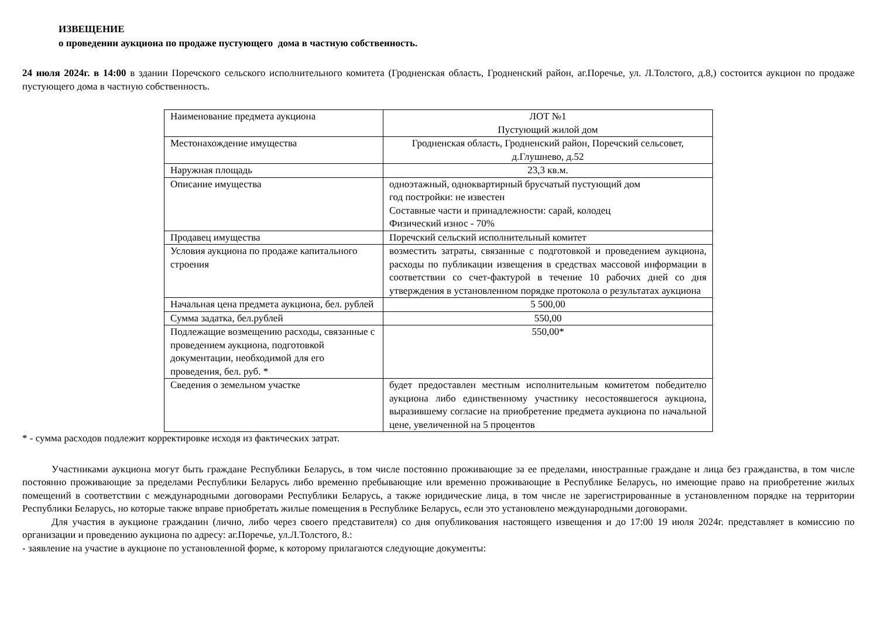ИЗВЕЩЕНИЕ
о проведении аукциона по продаже пустующего дома в частную собственность.
24 июля 2024г. в 14:00 в здании Поречского сельского исполнительного комитета (Гродненская область, Гродненский район, аг.Поречье, ул. Л.Толстого, д.8,) состоится аукцион по продаже пустующего дома в частную собственность.
| Наименование предмета аукциона | ЛОТ №1 Пустующий жилой дом |
| Местонахождение имущества | Гродненская область, Гродненский район, Поречский сельсовет, д.Глушнево, д.52 |
| Наружная площадь | 23,3 кв.м. |
| Описание имущества | одноэтажный, одноквартирный брусчатый пустующий дом год постройки: не известен Составные части и принадлежности: сарай, колодец Физический износ - 70% |
| Продавец имущества | Поречский сельский исполнительный комитет |
| Условия аукциона по продаже капитального строения | возместить затраты, связанные с подготовкой и проведением аукциона, расходы по публикации извещения в средствах массовой информации в соответствии со счет-фактурой в течение 10 рабочих дней со дня утверждения в установленном порядке протокола о результатах аукциона |
| Начальная цена предмета аукциона, бел. рублей | 5 500,00 |
| Сумма задатка, бел.рублей | 550,00 |
| Подлежащие возмещению расходы, связанные с проведением аукциона, подготовкой документации, необходимой для его проведения, бел. руб. * | 550,00* |
| Сведения о земельном участке | будет предоставлен местным исполнительным комитетом победителю аукциона либо единственному участнику несостоявшегося аукциона, выразившему согласие на приобретение предмета аукциона по начальной цене, увеличенной на 5 процентов |
* - сумма расходов подлежит корректировке исходя из фактических затрат.
Участниками аукциона могут быть граждане Республики Беларусь, в том числе постоянно проживающие за ее пределами, иностранные граждане и лица без гражданства, в том числе постоянно проживающие за пределами Республики Беларусь либо временно пребывающие или временно проживающие в Республике Беларусь, но имеющие право на приобретение жилых помещений в соответствии с международными договорами Республики Беларусь, а также юридические лица, в том числе не зарегистрированные в установленном порядке на территории Республики Беларусь, но которые также вправе приобретать жилые помещения в Республике Беларусь, если это установлено международными договорами.
Для участия в аукционе гражданин (лично, либо через своего представителя) со дня опубликования настоящего извещения и до 17:00 19 июля 2024г. представляет в комиссию по организации и проведению аукциона по адресу: аг.Поречье, ул.Л.Толстого, 8.:
- заявление на участие в аукционе по установленной форме, к которому прилагаются следующие документы: